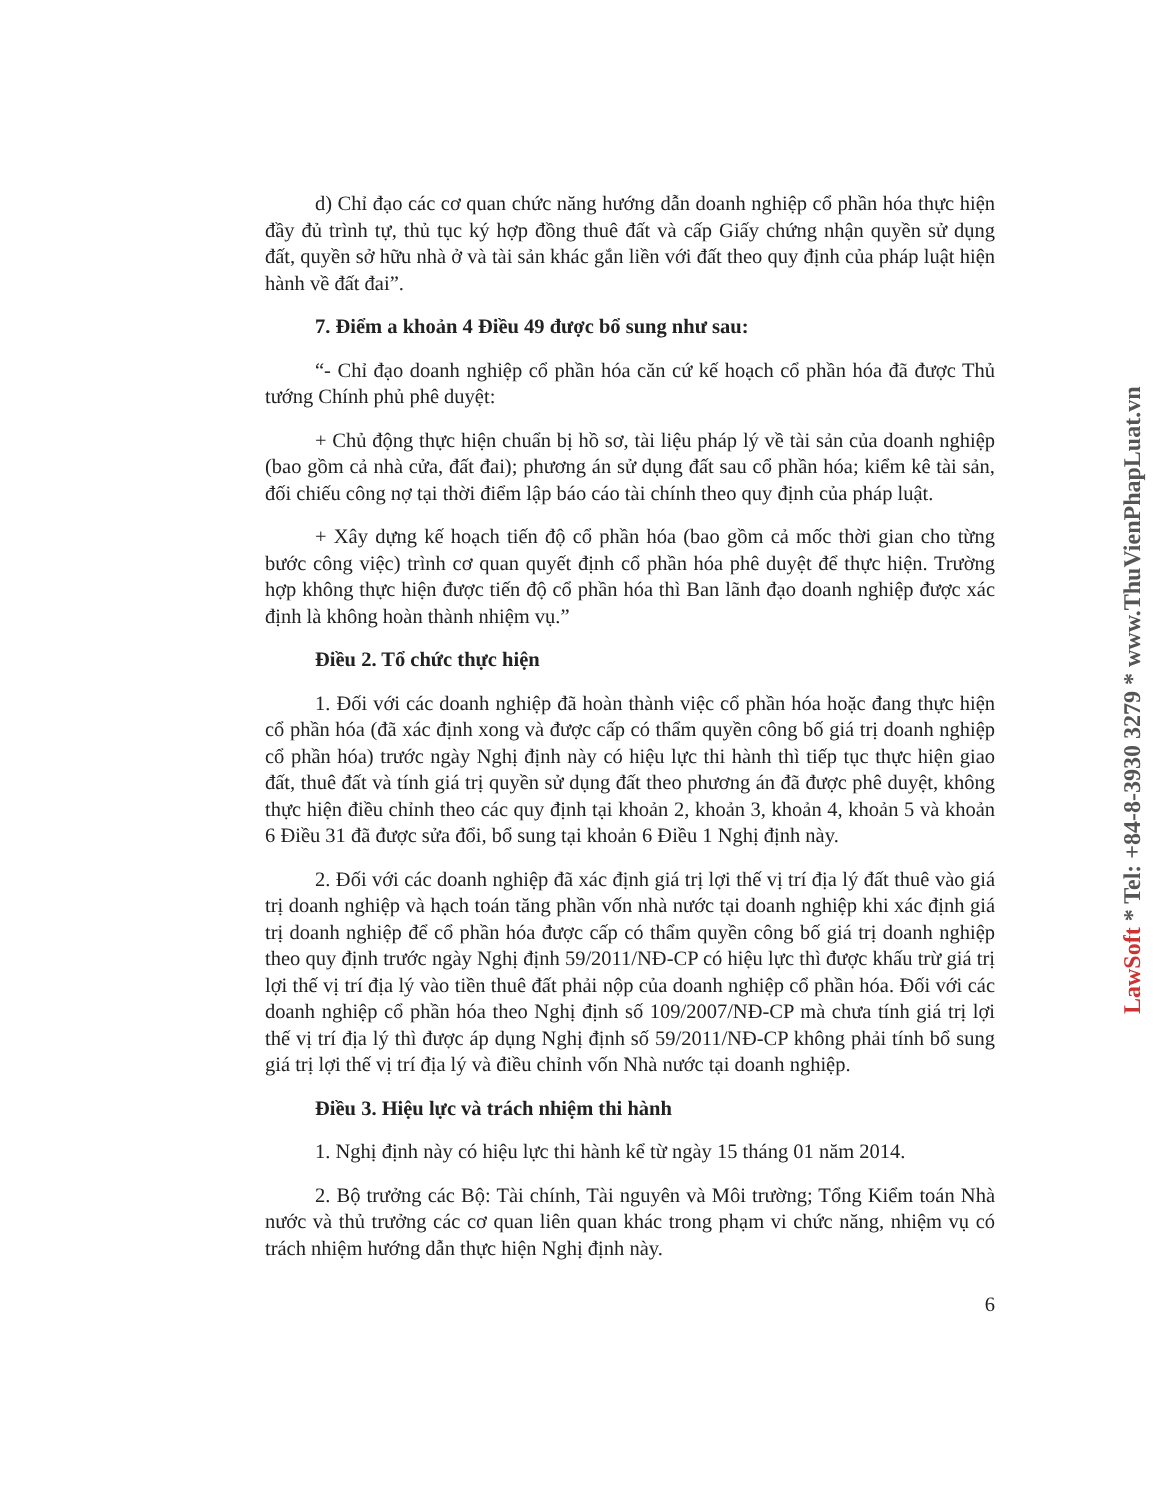LawSoft * Tel: +84-8-3930 3279 * www.ThuVienPhapLuat.vn
d) Chỉ đạo các cơ quan chức năng hướng dẫn doanh nghiệp cổ phần hóa thực hiện đầy đủ trình tự, thủ tục ký hợp đồng thuê đất và cấp Giấy chứng nhận quyền sử dụng đất, quyền sở hữu nhà ở và tài sản khác gắn liền với đất theo quy định của pháp luật hiện hành về đất đai”.
7. Điểm a khoản 4 Điều 49 được bổ sung như sau:
“- Chỉ đạo doanh nghiệp cổ phần hóa căn cứ kế hoạch cổ phần hóa đã được Thủ tướng Chính phủ phê duyệt:
+ Chủ động thực hiện chuẩn bị hồ sơ, tài liệu pháp lý về tài sản của doanh nghiệp (bao gồm cả nhà cửa, đất đai); phương án sử dụng đất sau cổ phần hóa; kiểm kê tài sản, đối chiếu công nợ tại thời điểm lập báo cáo tài chính theo quy định của pháp luật.
+ Xây dựng kế hoạch tiến độ cổ phần hóa (bao gồm cả mốc thời gian cho từng bước công việc) trình cơ quan quyết định cổ phần hóa phê duyệt để thực hiện. Trường hợp không thực hiện được tiến độ cổ phần hóa thì Ban lãnh đạo doanh nghiệp được xác định là không hoàn thành nhiệm vụ.”
Điều 2. Tổ chức thực hiện
1. Đối với các doanh nghiệp đã hoàn thành việc cổ phần hóa hoặc đang thực hiện cổ phần hóa (đã xác định xong và được cấp có thẩm quyền công bố giá trị doanh nghiệp cổ phần hóa) trước ngày Nghị định này có hiệu lực thi hành thì tiếp tục thực hiện giao đất, thuê đất và tính giá trị quyền sử dụng đất theo phương án đã được phê duyệt, không thực hiện điều chỉnh theo các quy định tại khoản 2, khoản 3, khoản 4, khoản 5 và khoản 6 Điều 31 đã được sửa đổi, bổ sung tại khoản 6 Điều 1 Nghị định này.
2. Đối với các doanh nghiệp đã xác định giá trị lợi thế vị trí địa lý đất thuê vào giá trị doanh nghiệp và hạch toán tăng phần vốn nhà nước tại doanh nghiệp khi xác định giá trị doanh nghiệp để cổ phần hóa được cấp có thẩm quyền công bố giá trị doanh nghiệp theo quy định trước ngày Nghị định 59/2011/NĐ-CP có hiệu lực thì được khấu trừ giá trị lợi thế vị trí địa lý vào tiền thuê đất phải nộp của doanh nghiệp cổ phần hóa. Đối với các doanh nghiệp cổ phần hóa theo Nghị định số 109/2007/NĐ-CP mà chưa tính giá trị lợi thế vị trí địa lý thì được áp dụng Nghị định số 59/2011/NĐ-CP không phải tính bổ sung giá trị lợi thế vị trí địa lý và điều chỉnh vốn Nhà nước tại doanh nghiệp.
Điều 3. Hiệu lực và trách nhiệm thi hành
1. Nghị định này có hiệu lực thi hành kể từ ngày 15 tháng 01 năm 2014.
2. Bộ trưởng các Bộ: Tài chính, Tài nguyên và Môi trường; Tổng Kiểm toán Nhà nước và thủ trưởng các cơ quan liên quan khác trong phạm vi chức năng, nhiệm vụ có trách nhiệm hướng dẫn thực hiện Nghị định này.
6